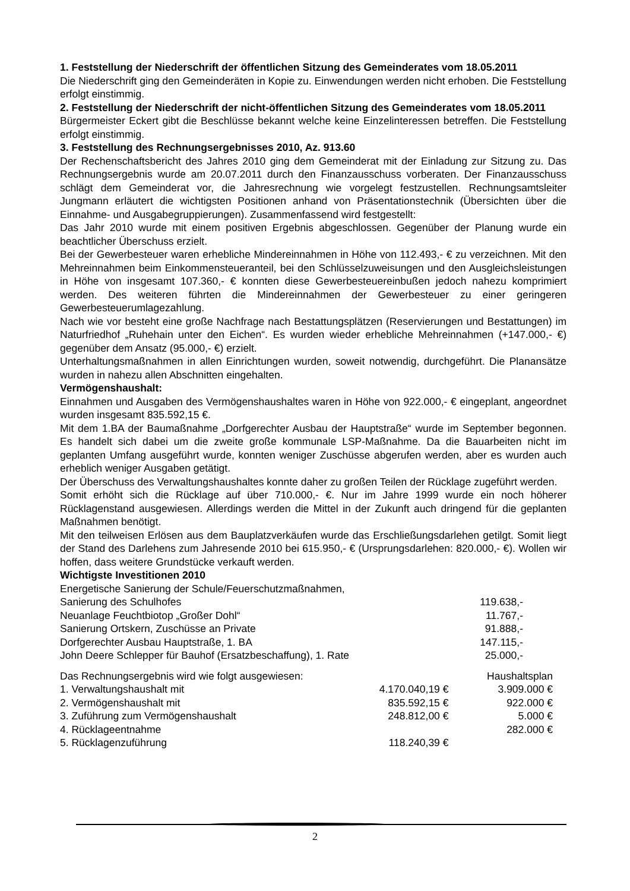1. Feststellung der Niederschrift der öffentlichen Sitzung des Gemeinderates vom 18.05.2011
Die Niederschrift ging den Gemeinderäten in Kopie zu. Einwendungen werden nicht erhoben. Die Feststellung erfolgt einstimmig.
2. Feststellung der Niederschrift der nicht-öffentlichen Sitzung des Gemeinderates vom 18.05.2011
Bürgermeister Eckert gibt die Beschlüsse bekannt welche keine Einzelinteressen betreffen. Die Feststellung erfolgt einstimmig.
3. Feststellung des Rechnungsergebnisses 2010, Az. 913.60
Der Rechenschaftsbericht des Jahres 2010 ging dem Gemeinderat mit der Einladung zur Sitzung zu. Das Rechnungsergebnis wurde am 20.07.2011 durch den Finanzausschuss vorberaten. Der Finanzausschuss schlägt dem Gemeinderat vor, die Jahresrechnung wie vorgelegt festzustellen. Rechnungsamtsleiter Jungmann erläutert die wichtigsten Positionen anhand von Präsentationstechnik (Übersichten über die Einnahme- und Ausgabegruppierungen). Zusammenfassend wird festgestellt:
Das Jahr 2010 wurde mit einem positiven Ergebnis abgeschlossen. Gegenüber der Planung wurde ein beachtlicher Überschuss erzielt.
Bei der Gewerbesteuer waren erhebliche Mindereinnahmen in Höhe von 112.493,- € zu verzeichnen. Mit den Mehreinnahmen beim Einkommensteueranteil, bei den Schlüsselzuweisungen und den Ausgleichsleistungen in Höhe von insgesamt 107.360,- € konnten diese Gewerbesteuereinbußen jedoch nahezu komprimiert werden. Des weiteren führten die Mindereinnahmen der Gewerbesteuer zu einer geringeren Gewerbesteuerumlagezahlung.
Nach wie vor besteht eine große Nachfrage nach Bestattungsplätzen (Reservierungen und Bestattungen) im Naturfriedhof „Ruhehain unter den Eichen“. Es wurden wieder erhebliche Mehreinnahmen (+147.000,- €) gegenüber dem Ansatz (95.000,- €) erzielt.
Unterhaltungsmaßnahmen in allen Einrichtungen wurden, soweit notwendig, durchgeführt. Die Planansätze wurden in nahezu allen Abschnitten eingehalten.
Vermögenshaushalt:
Einnahmen und Ausgaben des Vermögenshaushaltes waren in Höhe von 922.000,- € eingeplant, angeordnet wurden insgesamt 835.592,15 €.
Mit dem 1.BA der Baumaßnahme „Dorfgerechter Ausbau der Hauptstraße“ wurde im September begonnen. Es handelt sich dabei um die zweite große kommunale LSP-Maßnahme. Da die Bauarbeiten nicht im geplanten Umfang ausgeführt wurde, konnten weniger Zuschüsse abgerufen werden, aber es wurden auch erheblich weniger Ausgaben getätigt.
Der Überschuss des Verwaltungshaushaltes konnte daher zu großen Teilen der Rücklage zugeführt werden.
Somit erhöht sich die Rücklage auf über 710.000,- €. Nur im Jahre 1999 wurde ein noch höherer Rücklagenstand ausgewiesen. Allerdings werden die Mittel in der Zukunft auch dringend für die geplanten Maßnahmen benötigt.
Mit den teilweisen Erlösen aus dem Bauplatzverkäufen wurde das Erschließungsdarlehen getilgt. Somit liegt der Stand des Darlehens zum Jahresende 2010 bei 615.950,- € (Ursprungsdarlehen: 820.000,- €). Wollen wir hoffen, dass weitere Grundstücke verkauft werden.
Wichtigste Investitionen 2010
| Energetische Sanierung der Schule/Feuerschutzmaßnahmen, | |
| Sanierung des Schulhofes | 119.638,- |
| Neuanlage Feuchtbiotop „Großer Dohl“ | 11.767,- |
| Sanierung Ortskern, Zuschüsse an Private | 91.888,- |
| Dorfgerechter Ausbau Hauptstraße, 1. BA | 147.115,- |
| John Deere Schlepper für Bauhof (Ersatzbeschaffung), 1. Rate | 25.000,- |
| Das Rechnungsergebnis wird wie folgt ausgewiesen: | | Haushaltsplan |
| 1. Verwaltungshaushalt mit | 4.170.040,19 € | 3.909.000 € |
| 2. Vermögenshaushalt mit | 835.592,15 € | 922.000 € |
| 3. Zuführung zum Vermögenshaushalt | 248.812,00 € | 5.000 € |
| 4. Rücklageentnahme | | 282.000 € |
| 5. Rücklagenzuführung | 118.240,39 € | |
2